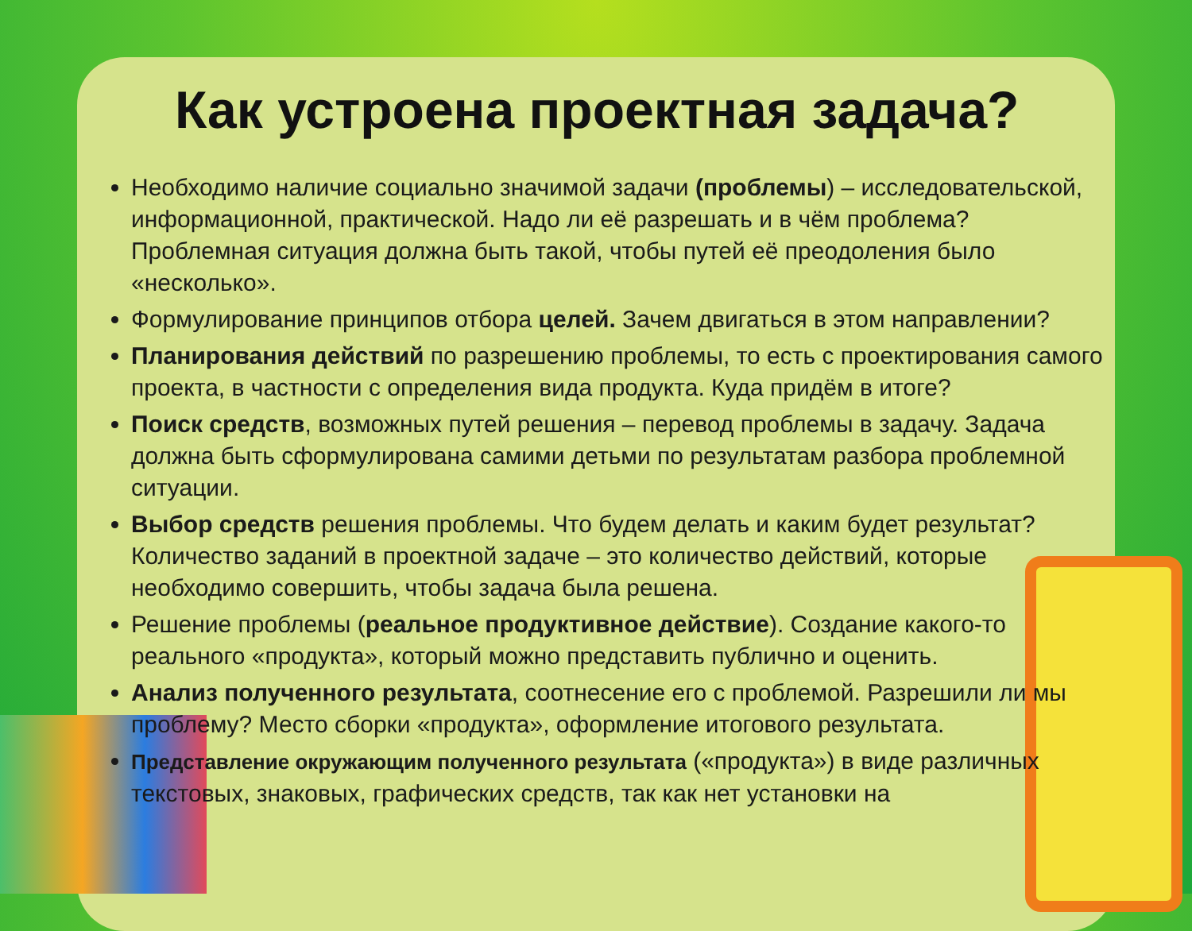Как устроена проектная задача?
Необходимо наличие социально значимой задачи (проблемы) – исследовательской, информационной, практической. Надо ли её разрешать и в чём проблема? Проблемная ситуация должна быть такой, чтобы путей её преодоления было «несколько».
Формулирование принципов отбора целей. Зачем двигаться в этом направлении?
Планирования действий по разрешению проблемы, то есть с проектирования самого проекта, в частности с определения вида продукта. Куда придём в итоге?
Поиск средств, возможных путей решения – перевод проблемы в задачу. Задача должна быть сформулирована самими детьми по результатам разбора проблемной ситуации.
Выбор средств решения проблемы. Что будем делать и каким будет результат? Количество заданий в проектной задаче – это количество действий, которые необходимо совершить, чтобы задача была решена.
Решение проблемы (реальное продуктивное действие). Создание какого-то реального «продукта», который можно представить публично и оценить.
Анализ полученного результата, соотнесение его с проблемой. Разрешили ли мы проблему? Место сборки «продукта», оформление итогового результата.
Представление окружающим полученного результата («продукта») в виде различных текстовых, знаковых, графических средств, так как нет установки на